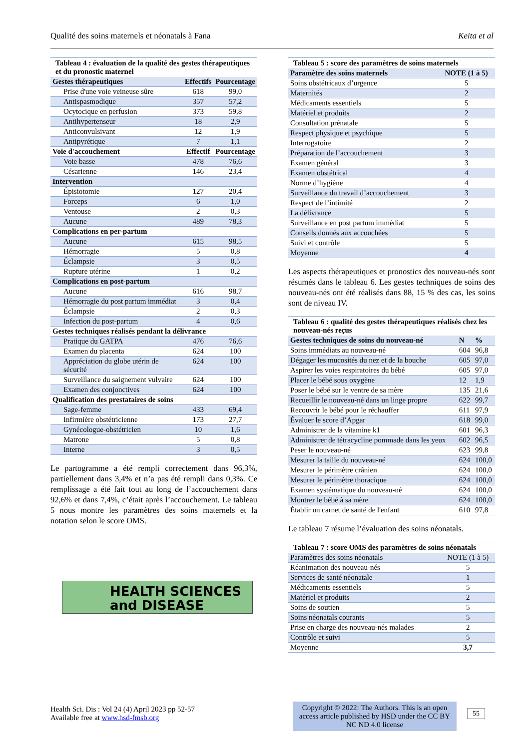Qualité des soins maternels et néonatals à Fana Keita et al
Tableau 4 : évaluation de la qualité des gestes thérapeutiques et du pronostic maternel
| Gestes thérapeutiques | Effectifs | Pourcentage |
| --- | --- | --- |
| Prise d'une voie veineuse sûre | 618 | 99,0 |
| Antispasmodique | 357 | 57,2 |
| Ocytocique en perfusion | 373 | 59,8 |
| Antihypertenseur | 18 | 2,9 |
| Anticonvulsivant | 12 | 1,9 |
| Antipyrétique | 7 | 1,1 |
| Voie d'accouchement | Effectif | Pourcentage |
| Voie basse | 478 | 76,6 |
| Césarienne | 146 | 23,4 |
| Intervention | | |
| Épisiotomie | 127 | 20,4 |
| Forceps | 6 | 1,0 |
| Ventouse | 2 | 0,3 |
| Aucune | 489 | 78,3 |
| Complications en per-partum | | |
| Aucune | 615 | 98,5 |
| Hémorragie | 5 | 0,8 |
| Éclampsie | 3 | 0,5 |
| Rupture utérine | 1 | 0,2 |
| Complications en post-partum | | |
| Aucune | 616 | 98,7 |
| Hémorragie du post partum immédiat | 3 | 0,4 |
| Éclampsie | 2 | 0,3 |
| Infection du post-partum | 4 | 0,6 |
| Gestes techniques réalisés pendant la délivrance | | |
| Pratique du GATPA | 476 | 76,6 |
| Examen du placenta | 624 | 100 |
| Appréciation du globe utérin de sécurité | 624 | 100 |
| Surveillance du saignement vulvaire | 624 | 100 |
| Examen des conjonctives | 624 | 100 |
| Qualification des prestataires de soins | | |
| Sage-femme | 433 | 69,4 |
| Infirmière obstétricienne | 173 | 27,7 |
| Gynécologue-obstétricien | 10 | 1,6 |
| Matrone | 5 | 0,8 |
| Interne | 3 | 0,5 |
Le partogramme a été rempli correctement dans 96,3%, partiellement dans 3,4% et n’a pas été rempli dans 0,3%. Ce remplissage a été fait tout au long de l’accouchement dans 92,6% et dans 7,4%, c’était après l’accouchement. Le tableau 5 nous montre les paramètres des soins maternels et la notation selon le score OMS.
HEALTH SCIENCES
and DISEASE
Tableau 5 : score des paramètres de soins maternels
| Paramètre des soins maternels | NOTE (1 à 5) |
| --- | --- |
| Soins obstétricaux d’urgence | 5 |
| Maternités | 2 |
| Médicaments essentiels | 5 |
| Matériel et produits | 2 |
| Consultation prénatale | 5 |
| Respect physique et psychique | 5 |
| Interrogatoire | 2 |
| Préparation de l’accouchement | 3 |
| Examen général | 3 |
| Examen obstétrical | 4 |
| Norme d’hygiène | 4 |
| Surveillance du travail d’accouchement | 3 |
| Respect de l’intimité | 2 |
| La délivrance | 5 |
| Surveillance en post partum immédiat | 5 |
| Conseils donnés aux accouchées | 5 |
| Suivi et contrôle | 5 |
| Moyenne | 4 |
Les aspects thérapeutiques et pronostics des nouveau-nés sont résumés dans le tableau 6. Les gestes techniques de soins des nouveau-nés ont été réalisés dans 88, 15 % des cas, les soins sont de niveau IV.
Tableau 6 : qualité des gestes thérapeutiques réalisés chez les nouveau-nés reçus
| Gestes techniques de soins du nouveau-né | N | % |
| --- | --- | --- |
| Soins immédiats au nouveau-né | 604 | 96,8 |
| Dégager les mucosités du nez et de la bouche | 605 | 97,0 |
| Aspirer les voies respiratoires du bébé | 605 | 97,0 |
| Placer le bébé sous oxygène | 12 | 1,9 |
| Poser le bébé sur le ventre de sa mère | 135 | 21,6 |
| Recueillir le nouveau-né dans un linge propre | 622 | 99,7 |
| Recouvrir le bébé pour le réchauffer | 611 | 97,9 |
| Évaluer le score d’Apgar | 618 | 99,0 |
| Administrer de la vitamine k1 | 601 | 96,3 |
| Administrer de tétracycline pommade dans les yeux | 602 | 96,5 |
| Peser le nouveau-né | 623 | 99,8 |
| Mesurer la taille du nouveau-né | 624 | 100,0 |
| Mesurer le périmètre crânien | 624 | 100,0 |
| Mesurer le périmètre thoracique | 624 | 100,0 |
| Examen systématique du nouveau-né | 624 | 100,0 |
| Montrer le bébé à sa mère | 624 | 100,0 |
| Établir un carnet de santé de l'enfant | 610 | 97,8 |
Le tableau 7 résume l’évaluation des soins néonatals.
Tableau 7 : score OMS des paramètres de soins néonatals
| Paramètres des soins néonatals | NOTE (1 à 5) |
| Réanimation des nouveau-nés | 5 |
| Services de santé néonatale | 1 |
| Médicaments essentiels | 5 |
| Matériel et produits | 2 |
| Soins de soutien | 5 |
| Soins néonatals courants | 5 |
| Prise en charge des nouveau-nés malades | 2 |
| Contrôle et suivi | 5 |
| Moyenne | 3,7 |
Health Sci. Dis : Vol 24 (4) April 2023 pp 52-57
Available free at www.hsd-fmsb.org
Copyright © 2022: The Authors. This is an open access article published by HSD under the CC BY NC ND 4.0 license
55